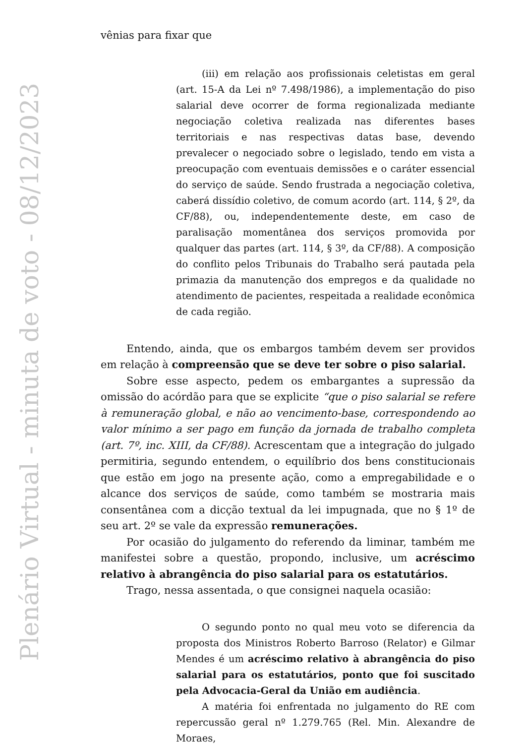Plenário Virtual - minuta de voto - 08/12/2023
vênias para fixar que
(iii) em relação aos profissionais celetistas em geral (art. 15-A da Lei nº 7.498/1986), a implementação do piso salarial deve ocorrer de forma regionalizada mediante negociação coletiva realizada nas diferentes bases territoriais e nas respectivas datas base, devendo prevalecer o negociado sobre o legislado, tendo em vista a preocupação com eventuais demissões e o caráter essencial do serviço de saúde. Sendo frustrada a negociação coletiva, caberá dissídio coletivo, de comum acordo (art. 114, § 2º, da CF/88), ou, independentemente deste, em caso de paralisação momentânea dos serviços promovida por qualquer das partes (art. 114, § 3º, da CF/88). A composição do conflito pelos Tribunais do Trabalho será pautada pela primazia da manutenção dos empregos e da qualidade no atendimento de pacientes, respeitada a realidade econômica de cada região.
Entendo, ainda, que os embargos também devem ser providos em relação à compreensão que se deve ter sobre o piso salarial.
Sobre esse aspecto, pedem os embargantes a supressão da omissão do acórdão para que se explicite “que o piso salarial se refere à remuneração global, e não ao vencimento-base, correspondendo ao valor mínimo a ser pago em função da jornada de trabalho completa (art. 7º, inc. XIII, da CF/88). Acrescentam que a integração do julgado permitiria, segundo entendem, o equilíbrio dos bens constitucionais que estão em jogo na presente ação, como a empregabilidade e o alcance dos serviços de saúde, como também se mostraria mais consentânea com a dicção textual da lei impugnada, que no § 1º de seu art. 2º se vale da expressão remunerações.
Por ocasião do julgamento do referendo da liminar, também me manifestei sobre a questão, propondo, inclusive, um acréscimo relativo à abrangência do piso salarial para os estatutários.
Trago, nessa assentada, o que consignei naquela ocasião:
O segundo ponto no qual meu voto se diferencia da proposta dos Ministros Roberto Barroso (Relator) e Gilmar Mendes é um acréscimo relativo à abrangência do piso salarial para os estatutários, ponto que foi suscitado pela Advocacia-Geral da União em audiência.
A matéria foi enfrentada no julgamento do RE com repercussão geral nº 1.279.765 (Rel. Min. Alexandre de Moraes,